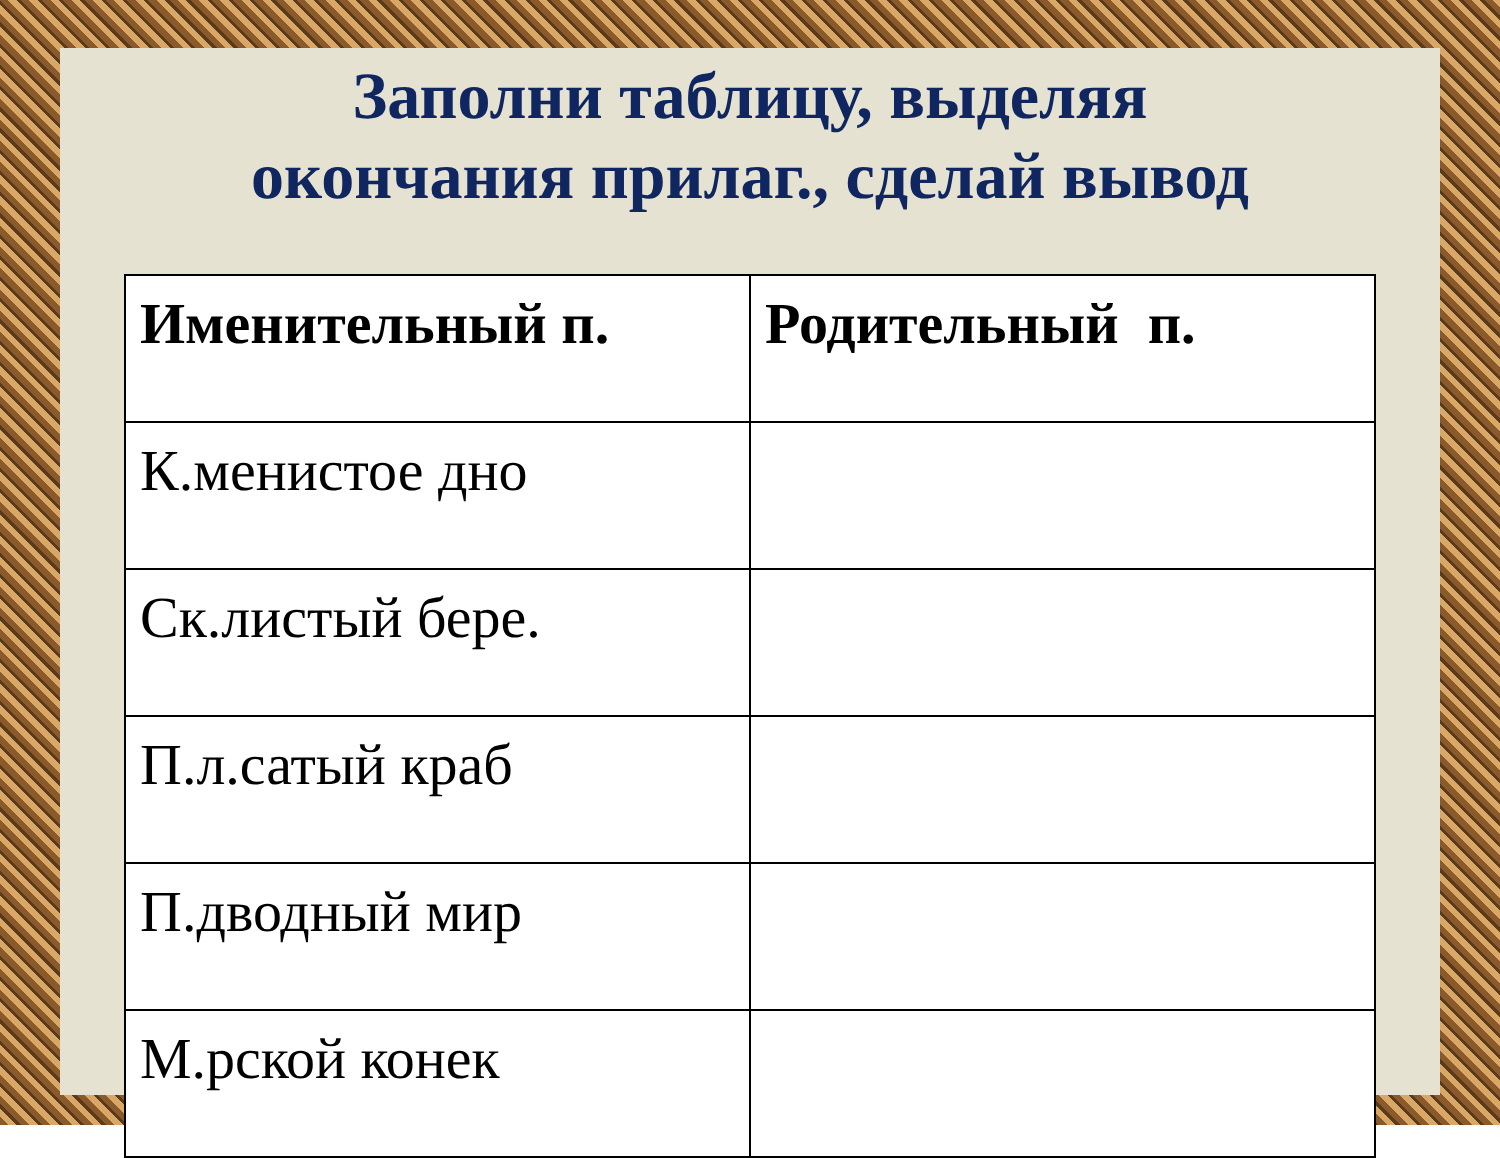Заполни таблицу, выделяя
окончания прилаг., сделай вывод
| Именительный п. | Родительный п. |
| --- | --- |
| К.менистое дно | |
| Ск.листый бере. | |
| П.л.сатый краб | |
| П.дводный мир | |
| М.рской конек | |